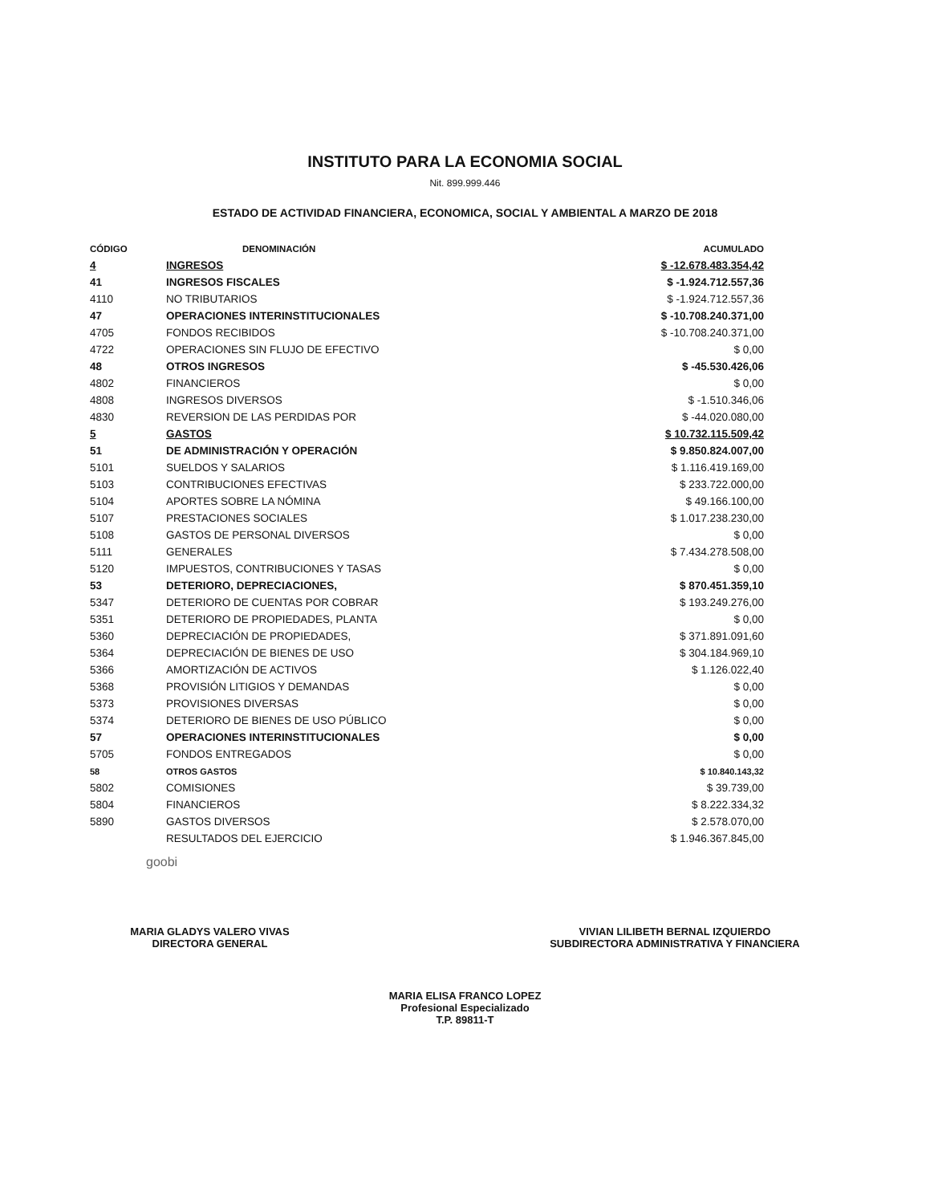INSTITUTO PARA LA ECONOMIA SOCIAL
Nit. 899.999.446
ESTADO DE ACTIVIDAD FINANCIERA, ECONOMICA, SOCIAL Y AMBIENTAL A MARZO DE 2018
| CÓDIGO | DENOMINACIÓN | ACUMULADO |
| --- | --- | --- |
| 4 | INGRESOS | $ -12.678.483.354,42 |
| 41 | INGRESOS FISCALES | $ -1.924.712.557,36 |
| 4110 | NO TRIBUTARIOS | $ -1.924.712.557,36 |
| 47 | OPERACIONES INTERINSTITUCIONALES | $ -10.708.240.371,00 |
| 4705 | FONDOS RECIBIDOS | $ -10.708.240.371,00 |
| 4722 | OPERACIONES SIN FLUJO DE EFECTIVO | $ 0,00 |
| 48 | OTROS INGRESOS | $ -45.530.426,06 |
| 4802 | FINANCIEROS | $ 0,00 |
| 4808 | INGRESOS DIVERSOS | $ -1.510.346,06 |
| 4830 | REVERSION DE LAS PERDIDAS POR | $ -44.020.080,00 |
| 5 | GASTOS | $ 10.732.115.509,42 |
| 51 | DE ADMINISTRACIÓN Y OPERACIÓN | $ 9.850.824.007,00 |
| 5101 | SUELDOS Y SALARIOS | $ 1.116.419.169,00 |
| 5103 | CONTRIBUCIONES EFECTIVAS | $ 233.722.000,00 |
| 5104 | APORTES SOBRE LA NÓMINA | $ 49.166.100,00 |
| 5107 | PRESTACIONES SOCIALES | $ 1.017.238.230,00 |
| 5108 | GASTOS DE PERSONAL DIVERSOS | $ 0,00 |
| 5111 | GENERALES | $ 7.434.278.508,00 |
| 5120 | IMPUESTOS, CONTRIBUCIONES Y TASAS | $ 0,00 |
| 53 | DETERIORO, DEPRECIACIONES, | $ 870.451.359,10 |
| 5347 | DETERIORO DE CUENTAS POR COBRAR | $ 193.249.276,00 |
| 5351 | DETERIORO DE PROPIEDADES, PLANTA | $ 0,00 |
| 5360 | DEPRECIACIÓN DE PROPIEDADES, | $ 371.891.091,60 |
| 5364 | DEPRECIACIÓN DE BIENES DE USO | $ 304.184.969,10 |
| 5366 | AMORTIZACIÓN DE ACTIVOS | $ 1.126.022,40 |
| 5368 | PROVISIÓN LITIGIOS Y DEMANDAS | $ 0,00 |
| 5373 | PROVISIONES DIVERSAS | $ 0,00 |
| 5374 | DETERIORO DE BIENES DE USO PÚBLICO | $ 0,00 |
| 57 | OPERACIONES INTERINSTITUCIONALES | $ 0,00 |
| 5705 | FONDOS ENTREGADOS | $ 0,00 |
| 58 | OTROS GASTOS | $ 10.840.143,32 |
| 5802 | COMISIONES | $ 39.739,00 |
| 5804 | FINANCIEROS | $ 8.222.334,32 |
| 5890 | GASTOS DIVERSOS | $ 2.578.070,00 |
| | RESULTADOS DEL EJERCICIO | $ 1.946.367.845,00 |
goobi
MARIA GLADYS VALERO VIVAS
DIRECTORA GENERAL
VIVIAN LILIBETH BERNAL IZQUIERDO
SUBDIRECTORA ADMINISTRATIVA Y FINANCIERA
MARIA ELISA FRANCO LOPEZ
Profesional Especializado
T.P. 89811-T